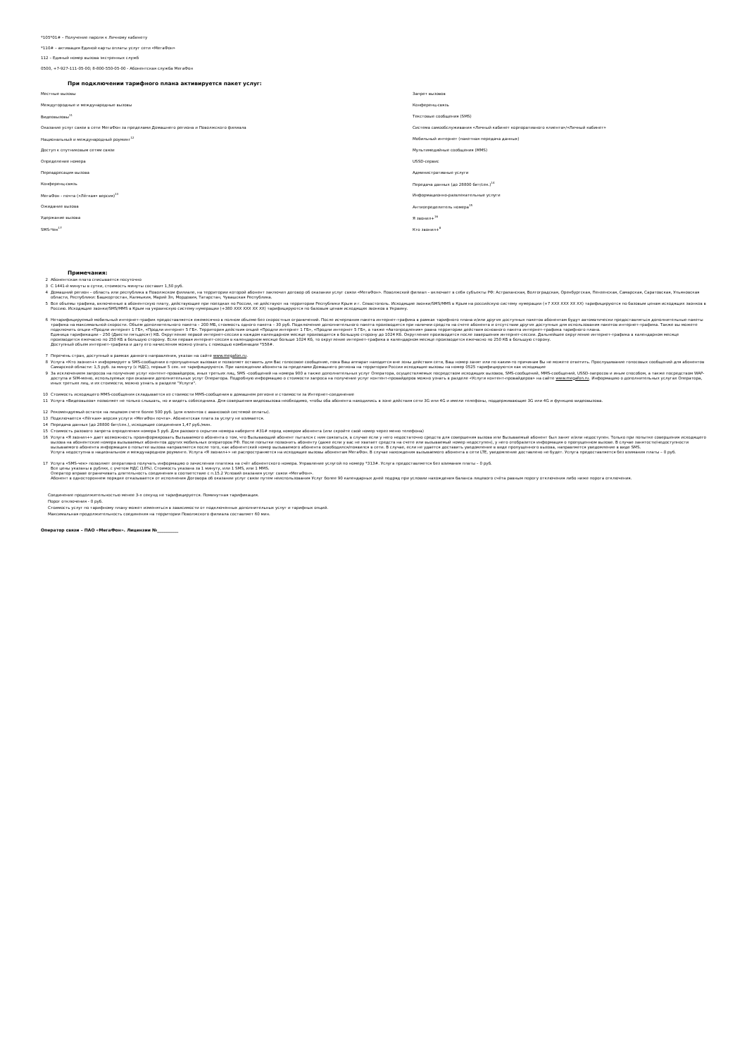*105*01# – Получение пароля к Личному кабинету
*110# – активация Единой карты оплаты услуг сети «МегаФон»
112 – Единый номер вызова экстренных служб
0500, +7-927-111-05-00; 8-800-550-05-00 - Абонентская служба МегаФон
При подключении тарифного плана активируется пакет услуг:
| Местные вызовы | Запрет вызовов |
| Междугородные и международные вызовы | Конференц-связь |
| Видеовызовы<sup>11</sup> | Текстовые сообщения (SMS) |
| Оказание услуг связи в сети МегаФон за пределами Домашнего региона и Поволжского филиала | Система самообслуживания «Личный кабинет корпоративного клиента»/«Личный кабинет» |
| Национальный и международный роуминг<sup>12</sup> | Мобильный интернет (пакетная передача данных) |
| Доступ к спутниковым сетям связи | Мультимедийные сообщения (MMS) |
| Определение номера | USSD-сервис |
| Переадресация вызова | Административные услуги |
| Конференц-связь | Передача данных (до 28800 бит/сек.)<sup>14</sup> |
| МегаФон - почта («Лёгкая» версия)<sup>13</sup> | Информационно-развлекательные услуги |
| Ожидание вызова | Антиопределитель номера<sup>15</sup> |
| Удержание вызова | Я звонил+<sup>16</sup> |
| SMS-Чек<sup>17</sup> | Кто звонил+<sup>8</sup> |
Примечания:
| 2 | Абонентская плата списывается посуточно |
| 3 | С 1441-й минуты в сутки, стоимость минуты составит 1,50 руб. |
| 4 | Домашний регион – область или республика в Поволжском филиале, на территории которой абонент заключил договор об оказании услуг связи «МегаФон». Поволжский филиал – включает в себя субъекты РФ: Астраханская, Волгоградская, Оренбургская, Пензенская, Самарская, Саратовская, Ульяновская области, Республики: Башкортостан, Калмыкия, Марий Эл, Мордовия, Татарстан, Чувашская Республика. |
| 5 | Все объемы трафика, включенные в абонентскую плату, действующие при поездках по России, не действуют на территории Республики Крым и г. Севастополь. Исходящие звонки/SMS/MMS в Крым на российскую систему нумерации (+7 XXX XXX XX XX) тарифицируются по базовым ценам исходящих звонков в Россию. Исходящие звонки/SMS/MMS в Крым на украинскую систему нумерации (+380 XXX XXX XX XX) тарифицируются по базовым ценам исходящих звонков в Украину. |
| 6 | Нетарифицируемый мобильный интернет-трафик предоставляется ежемесячно в полном объеме без скоростных ограничений. После исчерпания пакета интернет-трафика в рамках тарифного плана и/или других доступных пакетов абонентам будут автоматически предоставляться дополнительные пакеты трафика на максимальной скорости. Объем дополнительного пакета – 200 МБ, стоимость одного пакета – 30 руб. Подключение дополнительного пакета производится при наличии средств на счете абонента и отсутствии других доступных для использования пакетов интернет-трафика. Также вы можете подключить опции «Продли интернет 1 ГБ», «Продли интернет 5 ГБ». Территория действия опций «Продли интернет 1 ГБ», «Продли интернет 5 ГБ», а также «Автопродления» равна территории действия основного пакета интернет-трафика тарифного плана. Единица тарификации – 250 (Двести пятьдесят) КБ. Округление первой интернет-сессии в каждом календарном месяце производится в большую сторону до 1024 Кб. Округление производится после завершения интернет-сессии. Дальнейшее округление интернет-трафика в календарном месяце производится ежечасно по 250 КБ в большую сторону. Если первая интернет-сессия в календарном месяце больше 1024 Кб, то округление интернет-трафика в календарном месяце производится ежечасно по 250 КБ в большую сторону. Доступный объем интернет-трафика и дату его начисления можно узнать с помощью комбинации *558#. |
| 7 | Перечень стран, доступный в рамках данного направления, указан на сайте www.megafon.ru . |
| 8 | Услуга «Кто звонил+» информирует в SMS-сообщении о пропущенных вызовах и позволяет оставить для Вас голосовое сообщение, пока Ваш аппарат находится вне зоны действия сети, Ваш номер занят или по каким-то причинам Вы не можете ответить. Прослушивание голосовых сообщений для абонентов Самарской области: 1,5 руб. за минуту (с НДС), первые 5 сек. не тарифицируются. При нахождении абонента за пределами Домашнего региона на территории России исходящие вызовы на номер 0525 тарифицируются как исходящие |
| 9 | За исключением запросов на получение услуг контент-провайдеров, иных третьих лиц, SMS -сообщений на номера 900 а также дополнительных услуг Оператора, осуществляемых посредством исходящих вызовов, SMS-сообщений, MMS-сообщений, USSD-запросов и иным способом, а также посредством WAP-доступа и SIM-меню, используемых при оказании дополнительных услуг Оператора. Подробную информацию о стоимости запроса на получение услуг контент-провайдеров можно узнать в разделе «Услуги контент-провайдеров» на сайте www.megafon.ru . Информацию о дополнительных услугах Оператора, иных третьих лиц, и их стоимости, можно узнать в разделе "Услуги". |
| 10 | Стоимость исходящего MMS-сообщения складывается из стоимости MMS-сообщения в домашнем регионе и стоимости за Интернет-соединение |
| 11 | Услуга «Видеовызов» позволяет не только слышать, но и видеть собеседника. Для совершения видеовызова необходимо, чтобы оба абонента находились в зоне действия сети 3G или 4G и имели телефоны, поддерживающие 3G или 4G и функцию видеовызова. |
| 12 | Рекомендуемый остаток на лицевом счете более 500 руб. (для клиентов с авансовой системой оплаты). |
| 13 | Подключается «Лёгкая» версия услуги «МегаФон почта». Абонентская плата за услугу не взимается. |
| 14 | Передача данных (до 28800 бит/сек.), исходящие соединения 1,47 руб./мин. |
| 15 | Стоимость разового запрета определения номера 5 руб. Для разового скрытия номера наберите #31# перед номером абонента (или скройте свой номер через меню телефона) |
| 16 | Услуга «Я звонил+» дает возможность проинформировать Вызываемого абонента о том, что Вызывающий абонент пытался с ним связаться, в случае если у него недостаточно средств для совершения вызова или Вызываемый абонент был занят и/или недоступен. Только при попытке совершения исходящего вызова на абонентские номера вызываемых абонентов других мобильных операторов РФ. После попытки позвонить абоненту (даже если у вас не хватает средств на счете или вызываемый номер недоступен), у него отобразится информация о пропущенном вызове. В случае занятости/недоступности вызываемого абонента информация о попытке вызова направляется после того, как абонентский номер вызываемого абонента освободился/появился в сети. В случае, если не удается доставить уведомление в виде пропущенного вызова, направляется уведомление в виде SMS. Услуга недоступна в национальном и международном роуминге. Услуга «Я звонил+» не распространяется на исходящие вызовы абонентам МегаФон. В случае нахождения вызываемого абонента в сети LTE, уведомление доставлено не будет. Услуга предоставляется без взимания платы – 0 руб. |
| 17 | Услуга «SMS-чек» позволяет оперативно получать информацию о зачислении платежа на счёт абонентского номера. Управление услугой по номеру *313#. Услуга предоставляется без взимания платы – 0 руб. Все цены указаны в рублях, с учетом НДС (18%). Стоимость указана за 1 минуту, или 1 SMS, или 1 MMS. Оператор вправе ограничивать длительность соединения в соответствие с п.15.2 Условий оказания услуг связи «МегаФон». Абонент в одностороннем порядке отказывается от исполнения Договора об оказании услуг связи путем неиспользования Услуг более 90 календарных дней подряд при условии нахождения баланса лицевого счёта равным порогу отключения либо ниже порога отключения. |
Соединение продолжительностью менее 3-х секунд не тарифицируется. Поминутная тарификация.
Порог отключения - 0 руб.
Стоимость услуг по тарифному плану может изменяться в зависимости от подключенных дополнительных услуг и тарифных опций.
Максимальная продолжительность соединения на территории Поволжского филиала составляет 60 мин.
Оператор связи – ПАО «МегаФон». Лицензии №__________